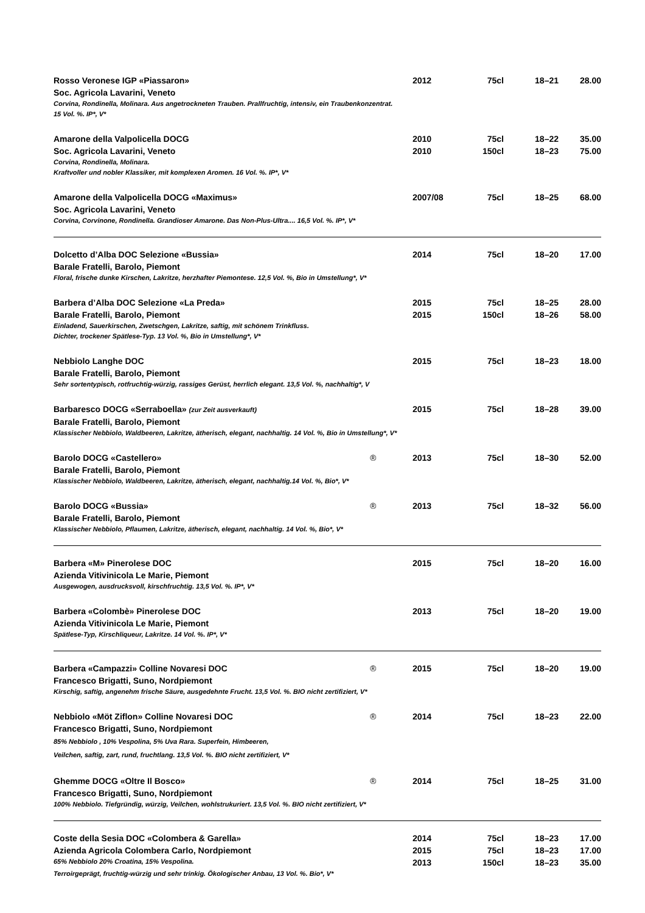| Rosso Veronese IGP «Piassaron» | | 2012 | 75cl | 18–21 | 28.00 |
| Soc. Agricola Lavarini, Veneto | | | | | |
| Corvina, Rondinella, Molinara. Aus angetrockneten Trauben. Prallfruchtig, intensiv, ein Traubenkonzentrat. 15 Vol. %. IP*, V* | | | | | |
| Amarone della Valpolicella DOCG | | 2010 | 75cl | 18–22 | 35.00 |
| Soc. Agricola Lavarini, Veneto | | 2010 | 150cl | 18–23 | 75.00 |
| Corvina, Rondinella, Molinara. Kraftvoller und nobler Klassiker, mit komplexen Aromen. 16 Vol. %. IP*, V* | | | | | |
| Amarone della Valpolicella DOCG «Maximus» | | 2007/08 | 75cl | 18–25 | 68.00 |
| Soc. Agricola Lavarini, Veneto | | | | | |
| Corvina, Corvinone, Rondinella. Grandioser Amarone. Das Non-Plus-Ultra.... 16,5 Vol. %. IP*, V* | | | | | |
| Dolcetto d’Alba DOC Selezione «Bussia» | | 2014 | 75cl | 18–20 | 17.00 |
| Barale Fratelli, Barolo, Piemont | | | | | |
| Floral, frische dunke Kirschen, Lakritze, herzhafter Piemontese. 12,5 Vol. %, Bio in Umstellung*, V* | | | | | |
| Barbera d’Alba DOC Selezione «La Preda» | | 2015 | 75cl | 18–25 | 28.00 |
| Barale Fratelli, Barolo, Piemont | | 2015 | 150cl | 18–26 | 58.00 |
| Einladend, Sauerkirschen, Zwetschgen, Lakritze, saftig, mit schönem Trinkfluss. Dichter, trockener Spätlese-Typ. 13 Vol. %, Bio in Umstellung*, V* | | | | | |
| Nebbiolo Langhe DOC | | 2015 | 75cl | 18–23 | 18.00 |
| Barale Fratelli, Barolo, Piemont | | | | | |
| Sehr sortentypisch, rotfruchtig-würzig, rassiges Gerüst, herrlich elegant. 13,5 Vol. %, nachhaltig*, V | | | | | |
| Barbaresco DOCG «Serraboella» (zur Zeit ausverkauft) | | 2015 | 75cl | 18–28 | 39.00 |
| Barale Fratelli, Barolo, Piemont | | | | | |
| Klassischer Nebbiolo, Waldbeeren, Lakritze, ätherisch, elegant, nachhaltig. 14 Vol. %, Bio in Umstellung*, V* | | | | | |
| Barolo DOCG «Castellero» | ® | 2013 | 75cl | 18–30 | 52.00 |
| Barale Fratelli, Barolo, Piemont | | | | | |
| Klassischer Nebbiolo, Waldbeeren, Lakritze, ätherisch, elegant, nachhaltig.14 Vol. %, Bio*, V* | | | | | |
| Barolo DOCG «Bussia» | ® | 2013 | 75cl | 18–32 | 56.00 |
| Barale Fratelli, Barolo, Piemont | | | | | |
| Klassischer Nebbiolo, Pflaumen, Lakritze, ätherisch, elegant, nachhaltig. 14 Vol. %, Bio*, V* | | | | | |
| Barbera «M» Pinerolese DOC | | 2015 | 75cl | 18–20 | 16.00 |
| Azienda Vitivinicola Le Marie, Piemont | | | | | |
| Ausgewogen, ausdrucksvoll, kirschfruchtig. 13,5 Vol. %. IP*, V* | | | | | |
| Barbera «Colombè» Pinerolese DOC | | 2013 | 75cl | 18–20 | 19.00 |
| Azienda Vitivinicola Le Marie, Piemont | | | | | |
| Spätlese-Typ, Kirschliqueur, Lakritze. 14 Vol. %. IP*, V* | | | | | |
| Barbera «Campazzi» Colline Novaresi DOC | ® | 2015 | 75cl | 18–20 | 19.00 |
| Francesco Brigatti, Suno, Nordpiemont | | | | | |
| Kirschig, saftig, angenehm frische Säure, ausgedehnte Frucht. 13,5 Vol. %. BIO nicht zertifiziert, V* | | | | | |
| Nebbiolo «Möt Ziflon» Colline Novaresi DOC | ® | 2014 | 75cl | 18–23 | 22.00 |
| Francesco Brigatti, Suno, Nordpiemont | | | | | |
| 85% Nebbiolo , 10% Vespolina, 5% Uva Rara. Superfein, Himbeeren, Veilchen, saftig, zart, rund, fruchtlang. 13,5 Vol. %. BIO nicht zertifiziert, V* | | | | | |
| Ghemme DOCG «Oltre Il Bosco» | ® | 2014 | 75cl | 18–25 | 31.00 |
| Francesco Brigatti, Suno, Nordpiemont | | | | | |
| 100% Nebbiolo. Tiefgründig, würzig, Veilchen, wohlstrukuriert. 13,5 Vol. %. BIO nicht zertifiziert, V* | | | | | |
| Coste della Sesia DOC «Colombera & Garella» | | 2014 | 75cl | 18–23 | 17.00 |
| Azienda Agricola Colombera Carlo, Nordpiemont | | 2015 | 75cl | 18–23 | 17.00 |
| 65% Nebbiolo 20% Croatina, 15% Vespolina. | | 2013 | 150cl | 18–23 | 35.00 |
| Terroirgeprägt, fruchtig-würzig und sehr trinkig. Ökologischer Anbau, 13 Vol. %. Bio*, V* | | | | | |